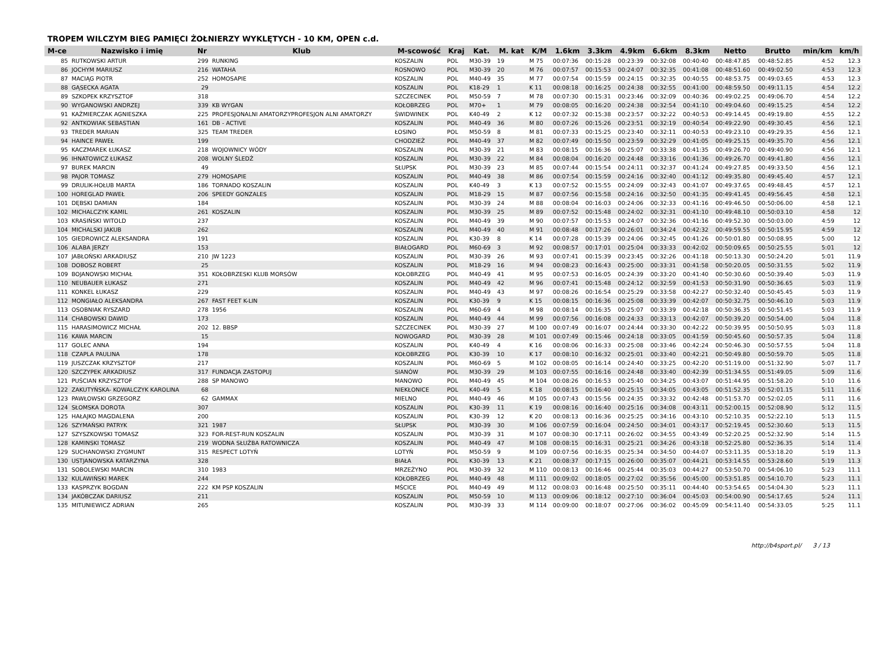TROPEM WILCZYM BIEG PAMIĘCI ŻOŁNIERZY WYKLĘTYCH - 10 KM, OPEN c.d.
| M-ce | Nazwisko i imię | Nr | Klub | M-scowość | Kraj | Kat. | M. kat | K/M | 1.6km | 3.3km | 4.9km | 6.6km | 8.3km | Netto | Brutto | min/km | km/h |
| --- | --- | --- | --- | --- | --- | --- | --- | --- | --- | --- | --- | --- | --- | --- | --- | --- | --- |
| 85 | RUTKOWSKI ARTUR | 299 | RUNKING | KOSZALIN | POL | M30-39 | 19 | M 75 | 00:07:36 | 00:15:28 | 00:23:39 | 00:32:08 | 00:40:40 | 00:48:47.85 | 00:48:52.85 | 4:52 | 12.3 |
| 86 | JOCHYM MARIUSZ | 216 | WATAHA | ROSNOWO | POL | M30-39 | 20 | M 76 | 00:07:57 | 00:15:53 | 00:24:07 | 00:32:35 | 00:41:08 | 00:48:51.60 | 00:49:02.50 | 4:53 | 12.3 |
| 87 | MACIĄG PIOTR | 252 | HOMOSAPIE | KOSZALIN | POL | M40-49 | 35 | M 77 | 00:07:54 | 00:15:59 | 00:24:15 | 00:32:35 | 00:40:55 | 00:48:53.75 | 00:49:03.65 | 4:53 | 12.3 |
| 88 | GĄSECKA AGATA | 29 | | KOSZALIN | POL | K18-29 | 1 | K 11 | 00:08:18 | 00:16:25 | 00:24:38 | 00:32:55 | 00:41:00 | 00:48:59.50 | 00:49:11.15 | 4:54 | 12.2 |
| 89 | SZKOPEK KRZYSZTOF | 318 | | SZCZECINEK | POL | M50-59 | 7 | M 78 | 00:07:30 | 00:15:31 | 00:23:46 | 00:32:09 | 00:40:36 | 00:49:02.25 | 00:49:06.70 | 4:54 | 12.2 |
| 90 | WYGANOWSKI ANDRZEJ | 339 | KB WYGAN | KOŁOBRZEG | POL | M70+ | 1 | M 79 | 00:08:05 | 00:16:20 | 00:24:38 | 00:32:54 | 00:41:10 | 00:49:04.60 | 00:49:15.25 | 4:54 | 12.2 |
| 91 | KAŹMIERCZAK AGNIESZKA | 225 | PROFESJONALNI AMATORZYPROFESJON ALNI AMATORZY | ŚWIDWINEK | POL | K40-49 | 2 | K 12 | 00:07:32 | 00:15:38 | 00:23:57 | 00:32:22 | 00:40:53 | 00:49:14.45 | 00:49:19.80 | 4:55 | 12.2 |
| 92 | ANTKOWIAK SEBASTIAN | 161 | DB - ACTIVE | KOSZALIN | POL | M40-49 | 36 | M 80 | 00:07:26 | 00:15:26 | 00:23:51 | 00:32:19 | 00:40:54 | 00:49:22.90 | 00:49:30.45 | 4:56 | 12.1 |
| 93 | TREDER MARIAN | 325 | TEAM TREDER | ŁOSINO | POL | M50-59 | 8 | M 81 | 00:07:33 | 00:15:25 | 00:23:40 | 00:32:11 | 00:40:53 | 00:49:23.10 | 00:49:29.35 | 4:56 | 12.1 |
| 94 | HAINCE PAWEŁ | 199 | | CHODZIEŻ | POL | M40-49 | 37 | M 82 | 00:07:49 | 00:15:50 | 00:23:59 | 00:32:29 | 00:41:05 | 00:49:25.15 | 00:49:35.70 | 4:56 | 12.1 |
| 95 | KACZMAREK ŁUKASZ | 218 | WOJOWNICY WÓDY | KOSZALIN | POL | M30-39 | 21 | M 83 | 00:08:15 | 00:16:36 | 00:25:07 | 00:33:38 | 00:41:35 | 00:49:26.70 | 00:49:40.90 | 4:56 | 12.1 |
| 96 | IHNATOWICZ ŁUKASZ | 208 | WOLNY ŚLEDŹ | KOSZALIN | POL | M30-39 | 22 | M 84 | 00:08:04 | 00:16:20 | 00:24:48 | 00:33:16 | 00:41:36 | 00:49:26.70 | 00:49:41.80 | 4:56 | 12.1 |
| 97 | BUREK MARCIN | 49 | | SŁUPSK | POL | M30-39 | 23 | M 85 | 00:07:44 | 00:15:54 | 00:24:11 | 00:32:37 | 00:41:24 | 00:49:27.85 | 00:49:33.50 | 4:56 | 12.1 |
| 98 | PAJOR TOMASZ | 279 | HOMOSAPIE | KOSZALIN | POL | M40-49 | 38 | M 86 | 00:07:54 | 00:15:59 | 00:24:16 | 00:32:40 | 00:41:12 | 00:49:35.80 | 00:49:45.40 | 4:57 | 12.1 |
| 99 | DRULIK-HOŁUB MARTA | 186 | TORNADO KOSZALIN | KOSZALIN | POL | K40-49 | 3 | K 13 | 00:07:52 | 00:15:55 | 00:24:09 | 00:32:43 | 00:41:07 | 00:49:37.65 | 00:49:48.45 | 4:57 | 12.1 |
| 100 | HOREGLAD PAWEŁ | 206 | SPEEDY GONZALES | KOSZALIN | POL | M18-29 | 15 | M 87 | 00:07:56 | 00:15:58 | 00:24:16 | 00:32:50 | 00:41:35 | 00:49:41.45 | 00:49:56.45 | 4:58 | 12.1 |
| 101 | DĘBSKI DAMIAN | 184 | | KOSZALIN | POL | M30-39 | 24 | M 88 | 00:08:04 | 00:16:03 | 00:24:06 | 00:32:33 | 00:41:16 | 00:49:46.50 | 00:50:06.00 | 4:58 | 12.1 |
| 102 | MICHALCZYK KAMIL | 261 | KOSZALIN | KOSZALIN | POL | M30-39 | 25 | M 89 | 00:07:52 | 00:15:48 | 00:24:02 | 00:32:31 | 00:41:10 | 00:49:48.10 | 00:50:03.10 | 4:58 | 12 |
| 103 | KRASIŃSKI WITOLD | 237 | | KOSZALIN | POL | M40-49 | 39 | M 90 | 00:07:57 | 00:15:53 | 00:24:07 | 00:32:36 | 00:41:16 | 00:49:52.30 | 00:50:03.00 | 4:59 | 12 |
| 104 | MICHALSKI JAKUB | 262 | | KOSZALIN | POL | M40-49 | 40 | M 91 | 00:08:48 | 00:17:26 | 00:26:01 | 00:34:24 | 00:42:32 | 00:49:59.55 | 00:50:15.95 | 4:59 | 12 |
| 105 | GIEDROWICZ ALEKSANDRA | 191 | | KOSZALIN | POL | K30-39 | 8 | K 14 | 00:07:28 | 00:15:39 | 00:24:06 | 00:32:45 | 00:41:26 | 00:50:01.80 | 00:50:08.95 | 5:00 | 12 |
| 106 | ALABA JERZY | 153 | | BIAŁOGARD | POL | M60-69 | 3 | M 92 | 00:08:57 | 00:17:01 | 00:25:04 | 00:33:33 | 00:42:02 | 00:50:09.65 | 00:50:25.55 | 5:01 | 12 |
| 107 | JABŁOŃSKI ARKADIUSZ | 210 | JW 1223 | KOSZALIN | POL | M30-39 | 26 | M 93 | 00:07:41 | 00:15:39 | 00:23:45 | 00:32:26 | 00:41:18 | 00:50:13.30 | 00:50:24.20 | 5:01 | 11.9 |
| 108 | DOBOSZ ROBERT | 25 | | KOSZALIN | POL | M18-29 | 16 | M 94 | 00:08:23 | 00:16:43 | 00:25:00 | 00:33:31 | 00:41:58 | 00:50:20.05 | 00:50:31.55 | 5:02 | 11.9 |
| 109 | BOJANOWSKI MICHAŁ | 351 | KOŁOBRZESKI KLUB MORSÓW | KOŁOBRZEG | POL | M40-49 | 41 | M 95 | 00:07:53 | 00:16:05 | 00:24:39 | 00:33:20 | 00:41:40 | 00:50:30.60 | 00:50:39.40 | 5:03 | 11.9 |
| 110 | NEUBAUER ŁUKASZ | 271 | | KOSZALIN | POL | M40-49 | 42 | M 96 | 00:07:41 | 00:15:48 | 00:24:12 | 00:32:59 | 00:41:53 | 00:50:31.90 | 00:50:36.65 | 5:03 | 11.9 |
| 111 | KONKEL ŁUKASZ | 229 | | KOSZALIN | POL | M40-49 | 43 | M 97 | 00:08:26 | 00:16:54 | 00:25:29 | 00:33:58 | 00:42:27 | 00:50:32.40 | 00:50:45.45 | 5:03 | 11.9 |
| 112 | MONGIAŁO ALEKSANDRA | 267 | FAST FEET K-LIN | KOSZALIN | POL | K30-39 | 9 | K 15 | 00:08:15 | 00:16:36 | 00:25:08 | 00:33:39 | 00:42:07 | 00:50:32.75 | 00:50:46.10 | 5:03 | 11.9 |
| 113 | OSOBNIAK RYSZARD | 278 | 1956 | KOSZALIN | POL | M60-69 | 4 | M 98 | 00:08:14 | 00:16:35 | 00:25:07 | 00:33:39 | 00:42:18 | 00:50:36.35 | 00:50:51.45 | 5:03 | 11.9 |
| 114 | CHABOWSKI DAWID | 173 | | KOSZALIN | POL | M40-49 | 44 | M 99 | 00:07:56 | 00:16:08 | 00:24:33 | 00:33:13 | 00:42:07 | 00:50:39.20 | 00:50:54.00 | 5:04 | 11.8 |
| 115 | HARASIMOWICZ MICHAŁ | 202 | 12. BBSP | SZCZECINEK | POL | M30-39 | 27 | M 100 | 00:07:49 | 00:16:07 | 00:24:44 | 00:33:30 | 00:42:22 | 00:50:39.95 | 00:50:50.95 | 5:03 | 11.8 |
| 116 | KAWA MARCIN | 15 | | NOWOGARD | POL | M30-39 | 28 | M 101 | 00:07:49 | 00:15:46 | 00:24:18 | 00:33:05 | 00:41:59 | 00:50:45.60 | 00:50:57.35 | 5:04 | 11.8 |
| 117 | GOLEC ANNA | 194 | | KOSZALIN | POL | K40-49 | 4 | K 16 | 00:08:06 | 00:16:33 | 00:25:08 | 00:33:46 | 00:42:24 | 00:50:46.30 | 00:50:57.55 | 5:04 | 11.8 |
| 118 | CZAPLA PAULINA | 178 | | KOŁOBRZEG | POL | K30-39 | 10 | K 17 | 00:08:10 | 00:16:32 | 00:25:01 | 00:33:40 | 00:42:21 | 00:50:49.80 | 00:50:59.70 | 5:05 | 11.8 |
| 119 | JUSZCZAK KRZYSZTOF | 217 | | KOSZALIN | POL | M60-69 | 5 | M 102 | 00:08:05 | 00:16:14 | 00:24:40 | 00:33:25 | 00:42:20 | 00:51:19.00 | 00:51:32.90 | 5:07 | 11.7 |
| 120 | SZCZYPEK ARKADIUSZ | 317 | FUNDACJA ZASTOPUJ | SIANÓW | POL | M30-39 | 29 | M 103 | 00:07:55 | 00:16:16 | 00:24:48 | 00:33:40 | 00:42:39 | 00:51:34.55 | 00:51:49.05 | 5:09 | 11.6 |
| 121 | PUŚCIAN KRZYSZTOF | 288 | SP MANOWO | MANOWO | POL | M40-49 | 45 | M 104 | 00:08:26 | 00:16:53 | 00:25:40 | 00:34:25 | 00:43:07 | 00:51:44.95 | 00:51:58.20 | 5:10 | 11.6 |
| 122 | ZAKUTYŃSKA- KOWALCZYK KAROLINA | 68 | | NIEKŁONICE | POL | K40-49 | 5 | K 18 | 00:08:15 | 00:16:40 | 00:25:15 | 00:34:05 | 00:43:05 | 00:51:52.35 | 00:52:01.15 | 5:11 | 11.6 |
| 123 | PAWŁOWSKI GRZEGORZ | 62 | GAMMAX | MIELNO | POL | M40-49 | 46 | M 105 | 00:07:43 | 00:15:56 | 00:24:35 | 00:33:32 | 00:42:48 | 00:51:53.70 | 00:52:02.05 | 5:11 | 11.6 |
| 124 | SŁOMSKA DOROTA | 307 | | KOSZALIN | POL | K30-39 | 11 | K 19 | 00:08:16 | 00:16:40 | 00:25:16 | 00:34:08 | 00:43:11 | 00:52:00.15 | 00:52:08.90 | 5:12 | 11.5 |
| 125 | HAŁAJKO MAGDALENA | 200 | | KOSZALIN | POL | K30-39 | 12 | K 20 | 00:08:13 | 00:16:36 | 00:25:25 | 00:34:16 | 00:43:10 | 00:52:10.35 | 00:52:22.10 | 5:13 | 11.5 |
| 126 | SZYMAŃSKI PATRYK | 321 | 1987 | SŁUPSK | POL | M30-39 | 30 | M 106 | 00:07:59 | 00:16:04 | 00:24:50 | 00:34:01 | 00:43:17 | 00:52:19.45 | 00:52:30.60 | 5:13 | 11.5 |
| 127 | SZYSZKOWSKI TOMASZ | 323 | FOR-REST-RUN KOSZALIN | KOSZALIN | POL | M30-39 | 31 | M 107 | 00:08:30 | 00:17:11 | 00:26:02 | 00:34:55 | 00:43:49 | 00:52:20.25 | 00:52:32.90 | 5:14 | 11.5 |
| 128 | KAMINSKI TOMASZ | 219 | WODNA SŁUŻBA RATOWNICZA | KOSZALIN | POL | M40-49 | 47 | M 108 | 00:08:15 | 00:16:31 | 00:25:21 | 00:34:26 | 00:43:18 | 00:52:25.80 | 00:52:36.35 | 5:14 | 11.4 |
| 129 | SUCHANOWSKI ZYGMUNT | 315 | RESPECT LOTYŃ | LOTYŃ | POL | M50-59 | 9 | M 109 | 00:07:56 | 00:16:35 | 00:25:34 | 00:34:50 | 00:44:07 | 00:53:11.35 | 00:53:18.20 | 5:19 | 11.3 |
| 130 | USTJANOWSKA KATARZYNA | 328 | | BIAŁA | POL | K30-39 | 13 | K 21 | 00:08:37 | 00:17:15 | 00:26:00 | 00:35:07 | 00:44:21 | 00:53:14.55 | 00:53:28.60 | 5:19 | 11.3 |
| 131 | SOBOLEWSKI MARCIN | 310 | 1983 | MRZEŻYNO | POL | M30-39 | 32 | M 110 | 00:08:13 | 00:16:46 | 00:25:44 | 00:35:03 | 00:44:27 | 00:53:50.70 | 00:54:06.10 | 5:23 | 11.1 |
| 132 | KULAWIŃSKI MAREK | 244 | | KOŁOBRZEG | POL | M40-49 | 48 | M 111 | 00:09:02 | 00:18:05 | 00:27:02 | 00:35:56 | 00:45:00 | 00:53:51.85 | 00:54:10.70 | 5:23 | 11.1 |
| 133 | KASPRZYK BOGDAN | 222 | KM PSP KOSZALIN | MŚCICE | POL | M40-49 | 49 | M 112 | 00:08:03 | 00:16:48 | 00:25:50 | 00:35:11 | 00:44:40 | 00:53:54.65 | 00:54:04.30 | 5:23 | 11.1 |
| 134 | JAKÓBCZAK DARIUSZ | 211 | | KOSZALIN | POL | M50-59 | 10 | M 113 | 00:09:06 | 00:18:12 | 00:27:10 | 00:36:04 | 00:45:03 | 00:54:00.90 | 00:54:17.65 | 5:24 | 11.1 |
| 135 | MITUNIEWICZ ADRIAN | 265 | | KOSZALIN | POL | M30-39 | 33 | M 114 | 00:09:00 | 00:18:07 | 00:27:06 | 00:36:02 | 00:45:09 | 00:54:11.40 | 00:54:33.05 | 5:25 | 11.1 |
http://b4sport.pl/ 3 / 13